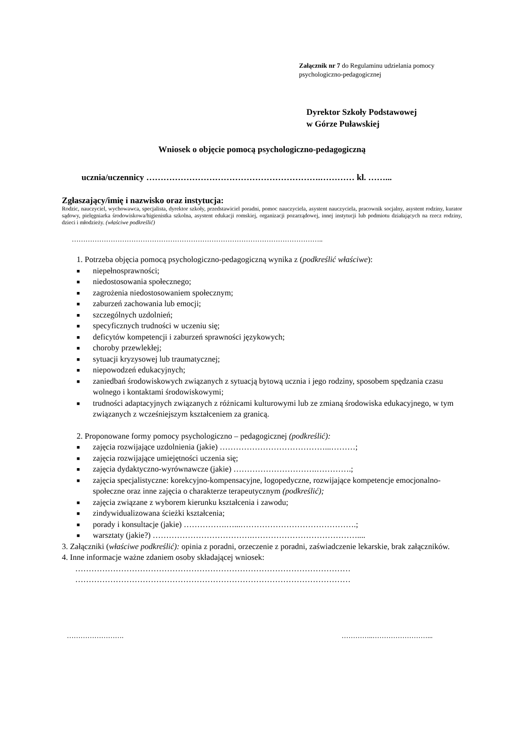Załącznik nr 7 do Regulaminu udzielania pomocy
psychologiczno-pedagogicznej
Dyrektor Szkoły Podstawowej
w Górze Puławskiej
Wniosek o objęcie pomocą psychologiczno-pedagogiczną
ucznia/uczennicy …………………………………………………….………… kl. ……...
Zgłaszający/imię i nazwisko oraz instytucja:
Rodzic, nauczyciel, wychowawca, specjalista, dyrektor szkoły, przedstawiciel poradni, pomoc nauczyciela, asystent nauczyciela, pracownik socjalny, asystent rodziny, kurator sądowy, pielęgniarka środowiskowa/higienistka szkolna, asystent edukacji romskiej, organizacji pozarządowej, innej instytucji lub podmiotu działających na rzecz rodziny, dzieci i młodzieży. (właściwe podkreślić)
………………………………………………………………………………………………..
1. Potrzeba objęcia pomocą psychologiczno-pedagogiczną wynika z (podkreślić właściwe):
■ niepełnosprawności;
■ niedostosowania społecznego;
■ zagrożenia niedostosowaniem społecznym;
■ zaburzeń zachowania lub emocji;
■ szczególnych uzdolnień;
■ specyficznych trudności w uczeniu się;
■ deficytów kompetencji i zaburzeń sprawności językowych;
■ choroby przewlekłej;
■ sytuacji kryzysowej lub traumatycznej;
■ niepowodzeń edukacyjnych;
■ zaniedbań środowiskowych związanych z sytuacją bytową ucznia i jego rodziny, sposobem spędzania czasu wolnego i kontaktami środowiskowymi;
■ trudności adaptacyjnych związanych z różnicami kulturowymi lub ze zmianą środowiska edukacyjnego, w tym związanych z wcześniejszym kształceniem za granicą.
2. Proponowane formy pomocy psychologiczno – pedagogicznej (podkreślić):
■ zajęcia rozwijające uzdolnienia (jakie) …………………………………...………;
■ zajęcia rozwijające umiejętności uczenia się;
■ zajęcia dydaktyczno-wyrównawcze (jakie) ………………………….………….;
■ zajęcia specjalistyczne: korekcyjno-kompensacyjne, logopedyczne, rozwijające kompetencje emocjonalno-społeczne oraz inne zajęcia o charakterze terapeutycznym (podkreślić);
■ zajęcia związane z wyborem kierunku kształcenia i zawodu;
■ zindywidualizowana ścieżki kształcenia;
■ porady i konsultacje (jakie) …………….…...…………………………………….;
■ warsztaty (jakie?) ……………………………….…………………………………....
3. Załączniki (właściwe podkreślić): opinia z poradni, orzeczenie z poradni, zaświadczenie lekarskie, brak załączników.
4. Inne informacje ważne zdaniem osoby składającej wniosek:
…………………………………………………………………………………………
…………………………………………………………………………………………
……………………. …………..……………………...